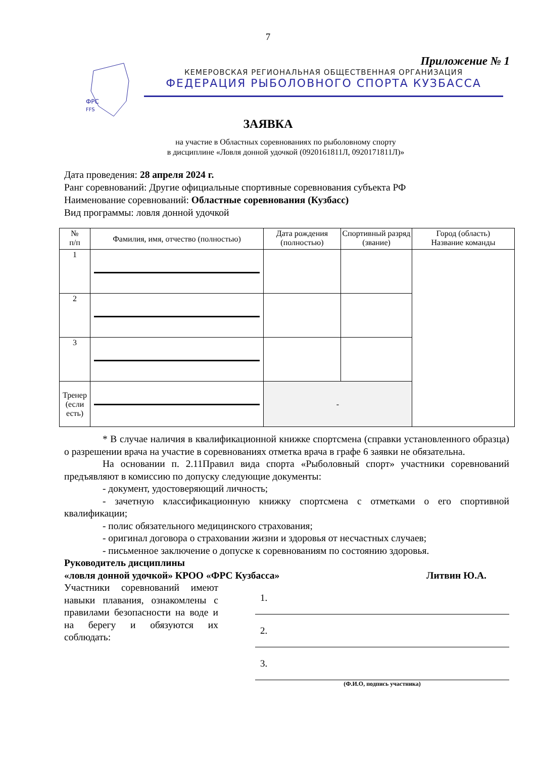7
Приложение № 1
ФРС
FFS
КЕМЕРОВСКАЯ РЕГИОНАЛЬНАЯ ОБЩЕСТВЕННАЯ ОРГАНИЗАЦИЯ
ФЕДЕРАЦИЯ РЫБОЛОВНОГО СПОРТА КУЗБАССА
ЗАЯВКА
на участие в Областных соревнованиях по рыболовному спорту
в дисциплине «Ловля донной удочкой (0920161811Л, 0920171811Л)»
Дата проведения: 28 апреля 2024 г.
Ранг соревнований: Другие официальные спортивные соревнования субъекта РФ
Наименование соревнований: Областные соревнования (Кузбасс)
Вид программы: ловля донной удочкой
| № п/п | Фамилия, имя, отчество (полностью) | Дата рождения (полностью) | Спортивный разряд (звание) | Город (область) Название команды |
| --- | --- | --- | --- | --- |
| 1 | | | | |
| 2 | | | | |
| 3 | | | | |
| Тренер (если есть) | | - | | |
* В случае наличия в квалификационной книжке спортсмена (справки установленного образца) о разрешении врача на участие в соревнованиях отметка врача в графе 6 заявки не обязательна.
На основании п. 2.11Правил вида спорта «Рыболовный спорт» участники соревнований предъявляют в комиссию по допуску следующие документы:
- документ, удостоверяющий личность;
- зачетную классификационную книжку спортсмена с отметками о его спортивной квалификации;
- полис обязательного медицинского страхования;
- оригинал договора о страховании жизни и здоровья от несчастных случаев;
- письменное заключение о допуске к соревнованиям по состоянию здоровья.
Руководитель дисциплины
«ловля донной удочкой» КРОО «ФРС Кузбасса» Литвин Ю.А.
Участники соревнований имеют навыки плавания, ознакомлены с правилами безопасности на воде и на берегу и обязуются их соблюдать:
1.
2.
3.
(Ф.И.О, подпись участника)